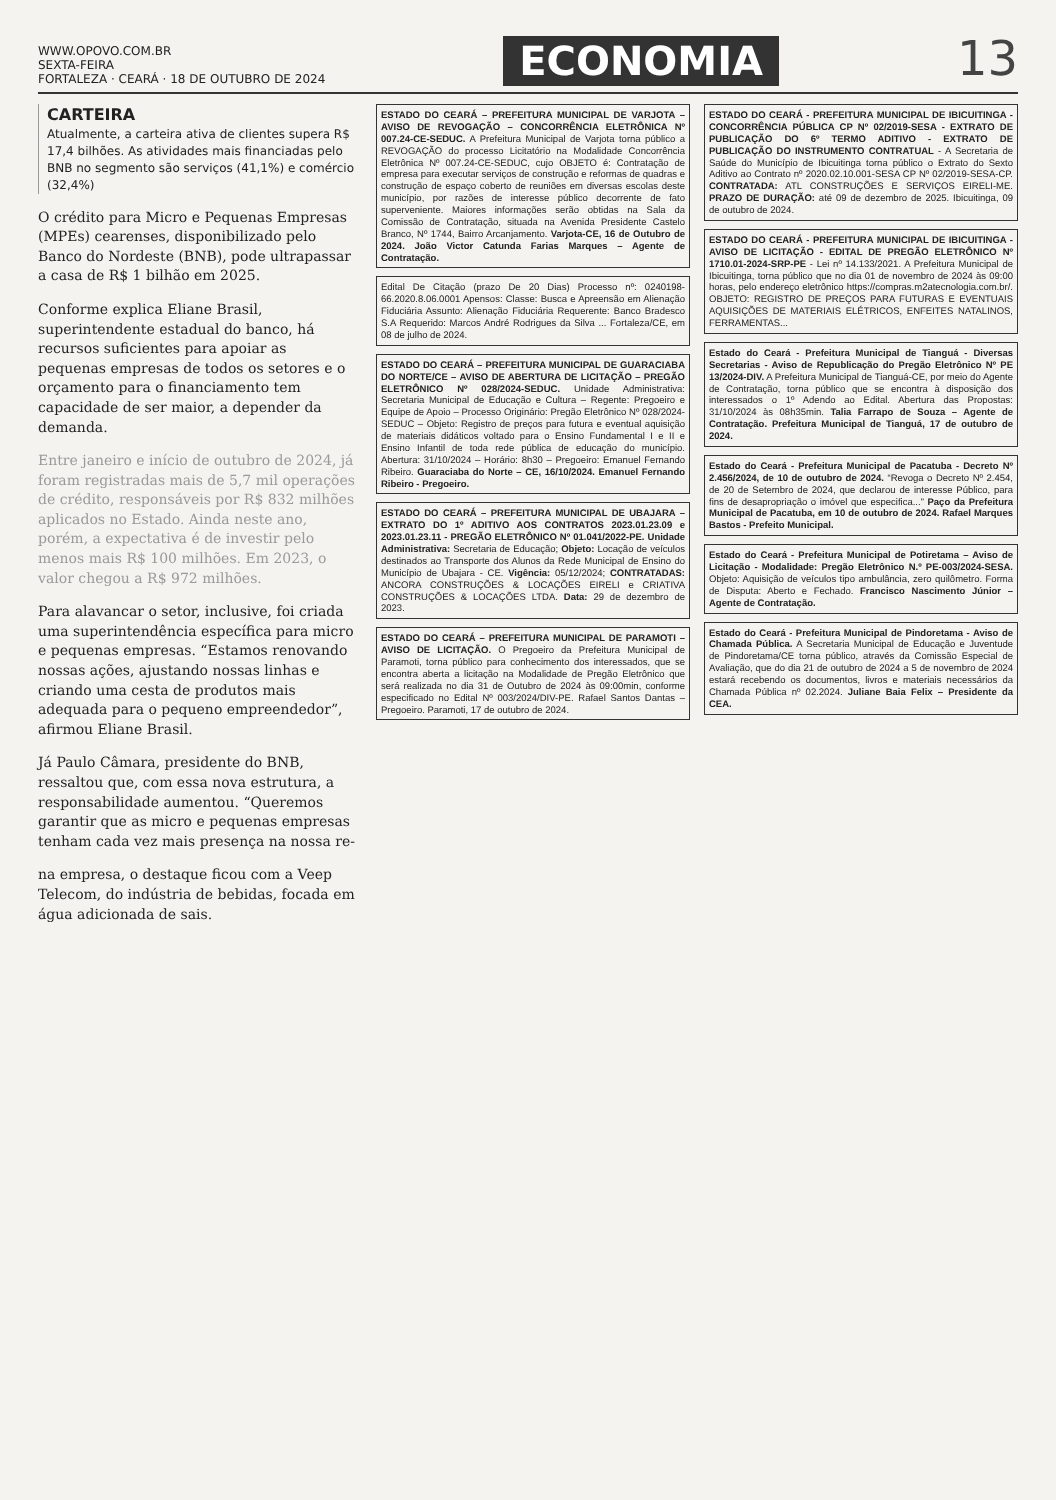WWW.OPOVO.COM.BR
SEXTA-FEIRA
FORTALEZA · CEARÁ · 18 DE OUTUBRO DE 2024
ECONOMIA
13
CARTEIRA
Atualmente, a carteira ativa de clientes supera R$ 17,4 bilhões. As atividades mais financiadas pelo BNB no segmento são serviços (41,1%) e comércio (32,4%)
O crédito para Micro e Pequenas Empresas (MPEs) cearenses, disponibilizado pelo Banco do Nordeste (BNB), pode ultrapassar a casa de R$ 1 bilhão em 2025.
Conforme explica Eliane Brasil, superintendente estadual do banco, há recursos suficientes para apoiar as pequenas empresas de todos os setores e o orçamento para o financiamento tem capacidade de ser maior, a depender da demanda.
Entre janeiro e início de outubro de 2024, já foram registradas mais de 5,7 mil operações de crédito, responsáveis por R$ 832 milhões aplicados no Estado. Ainda neste ano, porém, a expectativa é de investir pelo menos mais R$ 100 milhões. Em 2023, o valor chegou a R$ 972 milhões.
Para alavancar o setor, inclusive, foi criada uma superintendência específica para micro e pequenas empresas. “Estamos renovando nossas ações, ajustando nossas linhas e criando uma cesta de produtos mais adequada para o pequeno empreendedor”, afirmou Eliane Brasil.
Já Paulo Câmara, presidente do BNB, ressaltou que, com essa nova estrutura, a responsabilidade aumentou. “Queremos garantir que as micro e pequenas empresas tenham cada vez mais presença na nossa re-
na empresa, o destaque ficou com a Veep Telecom, do indústria de bebidas, focada em água adicionada de sais.
ESTADO DO CEARÁ – PREFEITURA MUNICIPAL DE VARJOTA – AVISO DE REVOGAÇÃO – CONCORRÊNCIA ELETRÔNICA Nº 007.24-CE-SEDUC. A Prefeitura Municipal de Varjota torna público a REVOGAÇÃO do processo Licitatório na Modalidade Concorrência Eletrônica Nº 007.24-CE-SEDUC, cujo OBJETO é: Contratação de empresa para executar serviços de construção e reformas de quadras e construção de espaço coberto de reuniões em diversas escolas deste município, por razões de interesse público decorrente de fato superveniente. Maiores informações serão obtidas na Sala da Comissão de Contratação, situada na Avenida Presidente Castelo Branco, Nº 1744, Bairro Arcanjamento. Varjota-CE, 16 de Outubro de 2024. João Victor Catunda Farias Marques – Agente de Contratação.
Edital De Citação (prazo De 20 Dias) Processo nº: 0240198-66.2020.8.06.0001 Apensos: Classe: Busca e Apreensão em Alienação Fiduciária Assunto: Alienação Fiduciária Requerente: Banco Bradesco S.A Requerido: Marcos André Rodrigues da Silva ... Fortaleza/CE, em 08 de julho de 2024.
ESTADO DO CEARÁ – PREFEITURA MUNICIPAL DE GUARACIABA DO NORTE/CE – AVISO DE ABERTURA DE LICITAÇÃO – PREGÃO ELETRÔNICO Nº 028/2024-SEDUC. Unidade Administrativa: Secretaria Municipal de Educação e Cultura – Regente: Pregoeiro e Equipe de Apoio – Processo Originário: Pregão Eletrônico Nº 028/2024-SEDUC – Objeto: Registro de preços para futura e eventual aquisição de materiais didáticos voltado para o Ensino Fundamental I e II e Ensino Infantil de toda rede pública de educação do município. Abertura: 31/10/2024 – Horário: 8h30 – Pregoeiro: Emanuel Fernando Ribeiro. Guaraciaba do Norte – CE, 16/10/2024. Emanuel Fernando Ribeiro - Pregoeiro.
ESTADO DO CEARÁ – PREFEITURA MUNICIPAL DE UBAJARA – EXTRATO DO 1º ADITIVO AOS CONTRATOS 2023.01.23.09 e 2023.01.23.11 - PREGÃO ELETRÔNICO Nº 01.041/2022-PE. Unidade Administrativa: Secretaria de Educação; Objeto: Locação de veículos destinados ao Transporte dos Alunos da Rede Municipal de Ensino do Município de Ubajara - CE. Vigência: 05/12/2024; CONTRATADAS: ANCORA CONSTRUÇÕES & LOCAÇÕES EIRELI e CRIATIVA CONSTRUÇÕES & LOCAÇÕES LTDA. Data: 29 de dezembro de 2023.
ESTADO DO CEARÁ – PREFEITURA MUNICIPAL DE PARAMOTI – AVISO DE LICITAÇÃO. O Pregoeiro da Prefeitura Municipal de Paramoti, torna público para conhecimento dos interessados, que se encontra aberta a licitação na Modalidade de Pregão Eletrônico que será realizada no dia 31 de Outubro de 2024 às 09:00min, conforme especificado no Edital Nº 003/2024/DIV-PE. Rafael Santos Dantas – Pregoeiro. Paramoti, 17 de outubro de 2024.
ESTADO DO CEARÁ - PREFEITURA MUNICIPAL DE IBICUITINGA - CONCORRÊNCIA PÚBLICA CP Nº 02/2019-SESA - EXTRATO DE PUBLICAÇÃO DO 6º TERMO ADITIVO - EXTRATO DE PUBLICAÇÃO DO INSTRUMENTO CONTRATUAL - A Secretaria de Saúde do Município de Ibicuitinga torna público o Extrato do Sexto Aditivo ao Contrato nº 2020.02.10.001-SESA CP Nº 02/2019-SESA-CP. CONTRATADA: ATL CONSTRUÇÕES E SERVIÇOS EIRELI-ME. PRAZO DE DURAÇÃO: até 09 de dezembro de 2025. Ibicuitinga, 09 de outubro de 2024.
ESTADO DO CEARÁ - PREFEITURA MUNICIPAL DE IBICUITINGA - AVISO DE LICITAÇÃO - EDITAL DE PREGÃO ELETRÔNICO Nº 1710.01-2024-SRP-PE - Lei nº 14.133/2021. A Prefeitura Municipal de Ibicuitinga, torna público que no dia 01 de novembro de 2024 às 09:00 horas, pelo endereço eletrônico https://compras.m2atecnologia.com.br/. OBJETO: REGISTRO DE PREÇOS PARA FUTURAS E EVENTUAIS AQUISIÇÕES DE MATERIAIS ELÉTRICOS, ENFEITES NATALINOS, FERRAMENTAS...
Estado do Ceará - Prefeitura Municipal de Tianguá - Diversas Secretarias - Aviso de Republicação do Pregão Eletrônico Nº PE 13/2024-DIV. A Prefeitura Municipal de Tianguá-CE, por meio do Agente de Contratação, torna público que se encontra à disposição dos interessados o 1º Adendo ao Edital. Abertura das Propostas: 31/10/2024 às 08h35min. Talia Farrapo de Souza – Agente de Contratação. Prefeitura Municipal de Tianguá, 17 de outubro de 2024.
Estado do Ceará - Prefeitura Municipal de Pacatuba - Decreto Nº 2.456/2024, de 10 de outubro de 2024. “Revoga o Decreto Nº 2.454, de 20 de Setembro de 2024, que declarou de interesse Público, para fins de desapropriação o imóvel que especifica...” Paço da Prefeitura Municipal de Pacatuba, em 10 de outubro de 2024. Rafael Marques Bastos - Prefeito Municipal.
Estado do Ceará - Prefeitura Municipal de Potiretama – Aviso de Licitação - Modalidade: Pregão Eletrônico N.º PE-003/2024-SESA. Objeto: Aquisição de veículos tipo ambulância, zero quilômetro. Forma de Disputa: Aberto e Fechado. Francisco Nascimento Júnior – Agente de Contratação.
Estado do Ceará - Prefeitura Municipal de Pindoretama - Aviso de Chamada Pública. A Secretaria Municipal de Educação e Juventude de Pindoretama/CE torna público, através da Comissão Especial de Avaliação, que do dia 21 de outubro de 2024 a 5 de novembro de 2024 estará recebendo os documentos, livros e materiais necessários da Chamada Pública nº 02.2024. Juliane Baia Felix – Presidente da CEA.